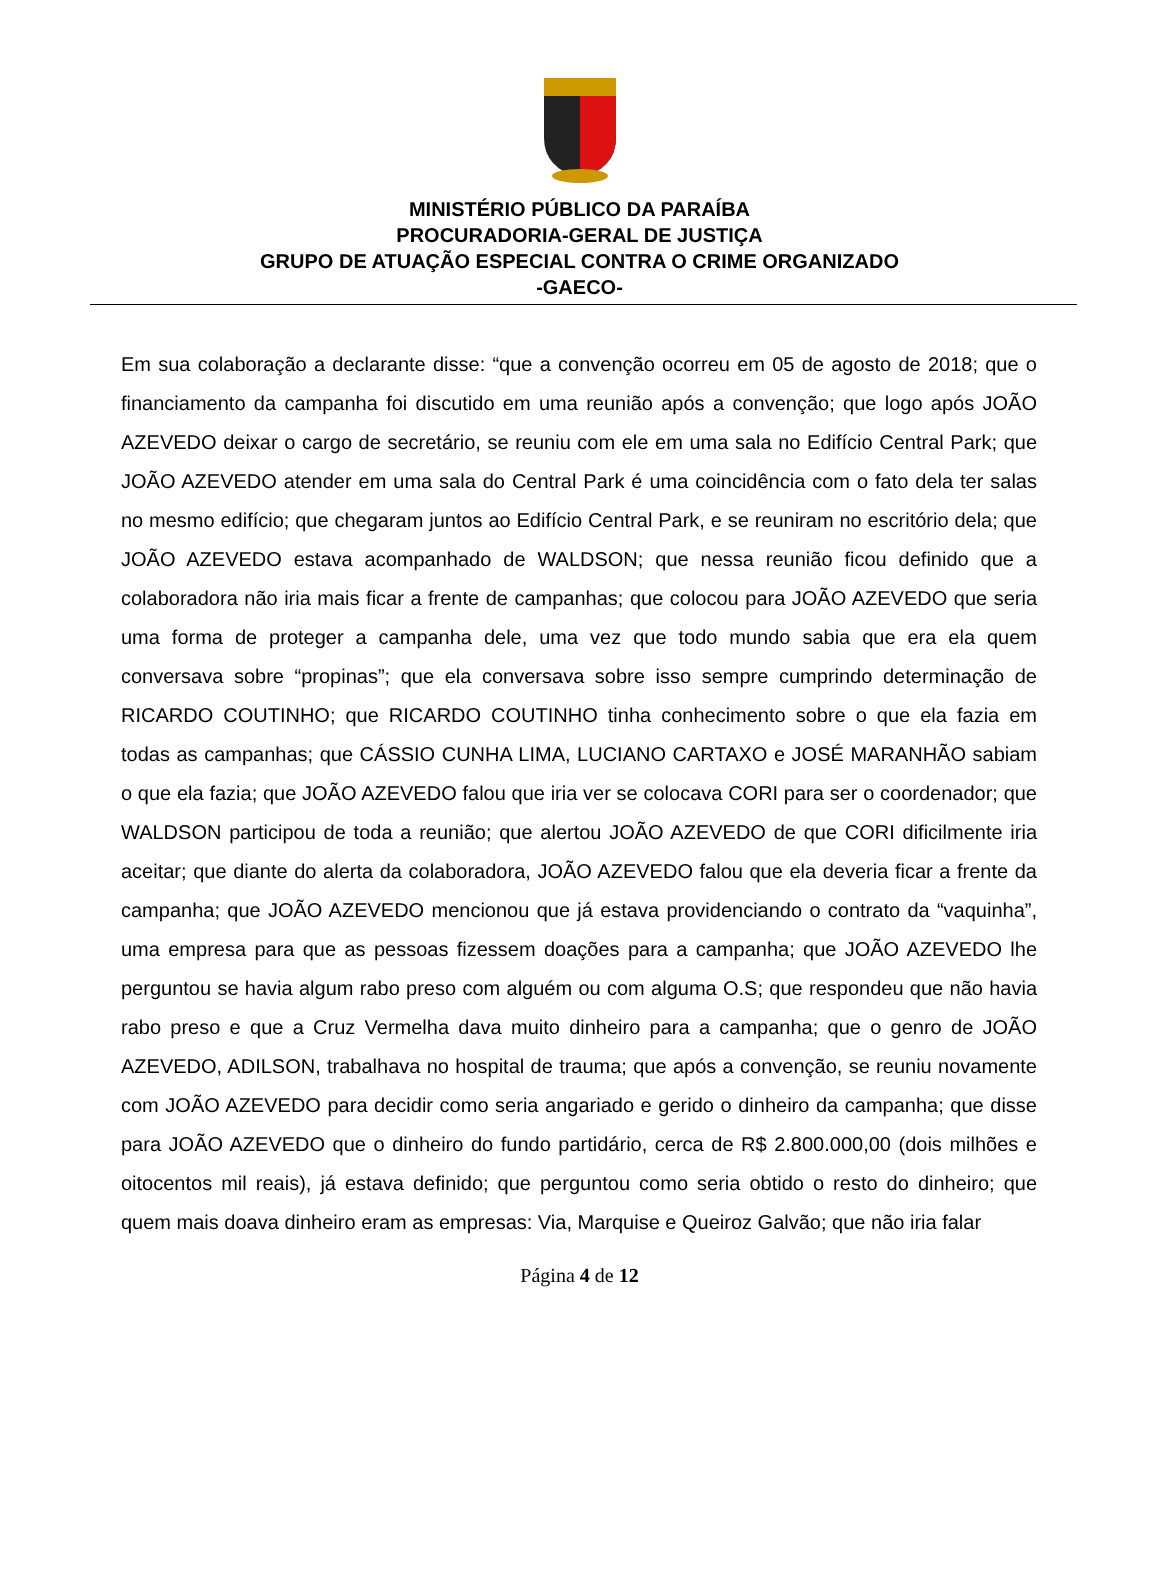MINISTÉRIO PÚBLICO DA PARAÍBA
PROCURADORIA-GERAL DE JUSTIÇA
GRUPO DE ATUAÇÃO ESPECIAL CONTRA O CRIME ORGANIZADO
-GAECO-
Em sua colaboração a declarante disse: “que a convenção ocorreu em 05 de agosto de 2018; que o financiamento da campanha foi discutido em uma reunião após a convenção; que logo após JOÃO AZEVEDO deixar o cargo de secretário, se reuniu com ele em uma sala no Edifício Central Park; que JOÃO AZEVEDO atender em uma sala do Central Park é uma coincidência com o fato dela ter salas no mesmo edifício; que chegaram juntos ao Edifício Central Park, e se reuniram no escritório dela; que JOÃO AZEVEDO estava acompanhado de WALDSON; que nessa reunião ficou definido que a colaboradora não iria mais ficar a frente de campanhas; que colocou para JOÃO AZEVEDO que seria uma forma de proteger a campanha dele, uma vez que todo mundo sabia que era ela quem conversava sobre “propinas”; que ela conversava sobre isso sempre cumprindo determinação de RICARDO COUTINHO; que RICARDO COUTINHO tinha conhecimento sobre o que ela fazia em todas as campanhas; que CÁSSIO CUNHA LIMA, LUCIANO CARTAXO e JOSÉ MARANHÃO sabiam o que ela fazia; que JOÃO AZEVEDO falou que iria ver se colocava CORI para ser o coordenador; que WALDSON participou de toda a reunião; que alertou JOÃO AZEVEDO de que CORI dificilmente iria aceitar; que diante do alerta da colaboradora, JOÃO AZEVEDO falou que ela deveria ficar a frente da campanha; que JOÃO AZEVEDO mencionou que já estava providenciando o contrato da “vaquinha”, uma empresa para que as pessoas fizessem doações para a campanha; que JOÃO AZEVEDO lhe perguntou se havia algum rabo preso com alguém ou com alguma O.S; que respondeu que não havia rabo preso e que a Cruz Vermelha dava muito dinheiro para a campanha; que o genro de JOÃO AZEVEDO, ADILSON, trabalhava no hospital de trauma; que após a convenção, se reuniu novamente com JOÃO AZEVEDO para decidir como seria angariado e gerido o dinheiro da campanha; que disse para JOÃO AZEVEDO que o dinheiro do fundo partidário, cerca de R$ 2.800.000,00 (dois milhões e oitocentos mil reais), já estava definido; que perguntou como seria obtido o resto do dinheiro; que quem mais doava dinheiro eram as empresas: Via, Marquise e Queiroz Galvão; que não iria falar
Página 4 de 12